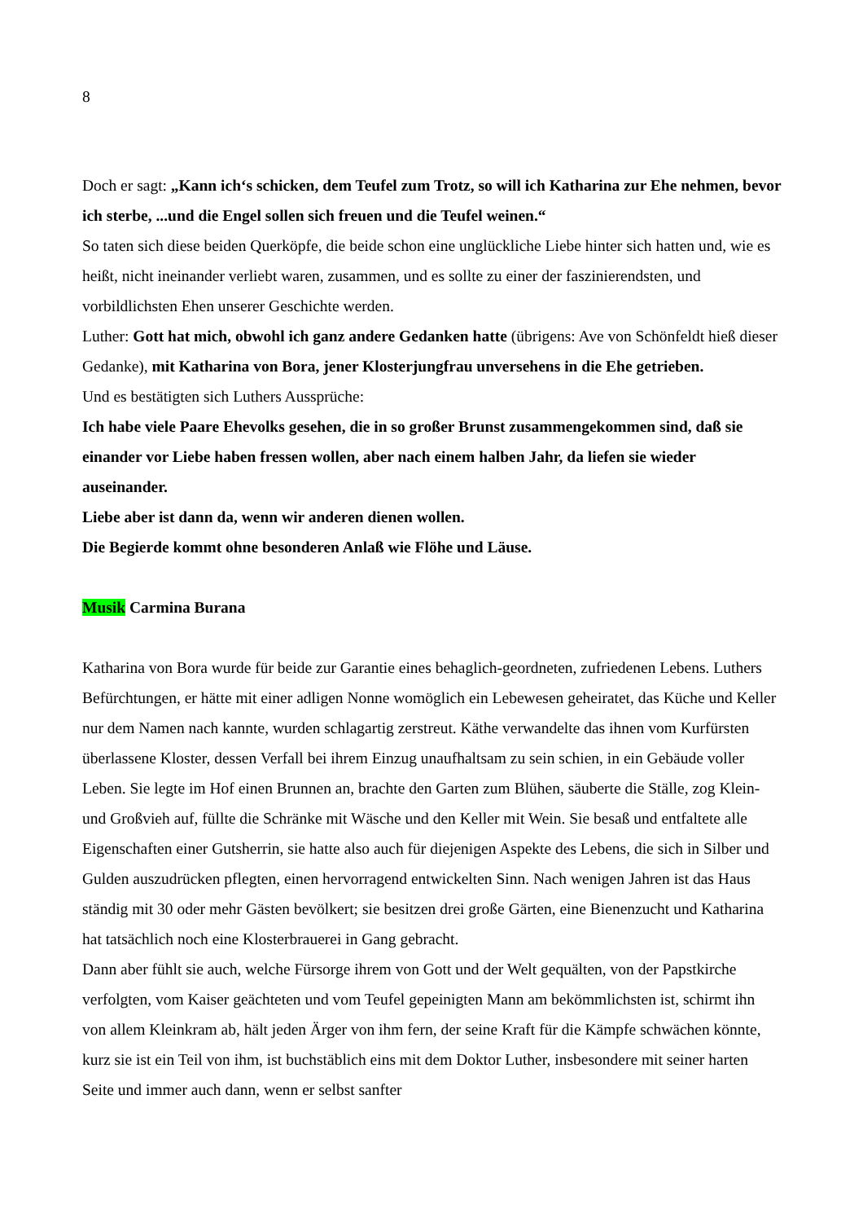8
Doch er sagt: „Kann ich‘s schicken, dem Teufel zum Trotz, so will ich Katharina zur Ehe nehmen, bevor ich sterbe, ...und die Engel sollen sich freuen und die Teufel weinen.“
So taten sich diese beiden Querköpfe, die beide schon eine unglückliche Liebe hinter sich hatten und, wie es heißt, nicht ineinander verliebt waren, zusammen, und es sollte zu einer der faszinierendsten, und vorbildlichsten Ehen unserer Geschichte werden.
Luther: Gott hat mich, obwohl ich ganz andere Gedanken hatte (übrigens: Ave von Schönfeldt hieß dieser Gedanke), mit Katharina von Bora, jener Klosterjungfrau unversehens in die Ehe getrieben.
Und es bestätigten sich Luthers Aussprüche:
Ich habe viele Paare Ehevolks gesehen, die in so großer Brunst zusammengekommen sind, daß sie einander vor Liebe haben fressen wollen, aber nach einem halben Jahr, da liefen sie wieder auseinander.
Liebe aber ist dann da, wenn wir anderen dienen wollen.
Die Begierde kommt ohne besonderen Anlaß wie Flöhe und Läuse.
Musik Carmina Burana
Katharina von Bora wurde für beide zur Garantie eines behaglich-geordneten, zufriedenen Lebens. Luthers Befürchtungen, er hätte mit einer adligen Nonne womöglich ein Lebewesen geheiratet, das Küche und Keller nur dem Namen nach kannte, wurden schlagartig zerstreut. Käthe verwandelte das ihnen vom Kurfürsten überlassene Kloster, dessen Verfall bei ihrem Einzug unaufhaltsam zu sein schien, in ein Gebäude voller Leben. Sie legte im Hof einen Brunnen an, brachte den Garten zum Blühen, säuberte die Ställe, zog Klein-und Großvieh auf, füllte die Schränke mit Wäsche und den Keller mit Wein. Sie besaß und entfaltete alle Eigenschaften einer Gutsherrin, sie hatte also auch für diejenigen Aspekte des Lebens, die sich in Silber und Gulden auszudrücken pflegten, einen hervorragend entwickelten Sinn. Nach wenigen Jahren ist das Haus ständig mit 30 oder mehr Gästen bevölkert; sie besitzen drei große Gärten, eine Bienenzucht und Katharina hat tatsächlich noch eine Klosterbrauerei in Gang gebracht.
Dann aber fühlt sie auch, welche Fürsorge ihrem von Gott und der Welt gequälten, von der Papstkirche verfolgten, vom Kaiser geächteten und vom Teufel gepeinigten Mann am bekömmlichsten ist, schirmt ihn von allem Kleinkram ab, hält jeden Ärger von ihm fern, der seine Kraft für die Kämpfe schwächen könnte, kurz sie ist ein Teil von ihm, ist buchstäblich eins mit dem Doktor Luther, insbesondere mit seiner harten Seite und immer auch dann, wenn er selbst sanfter